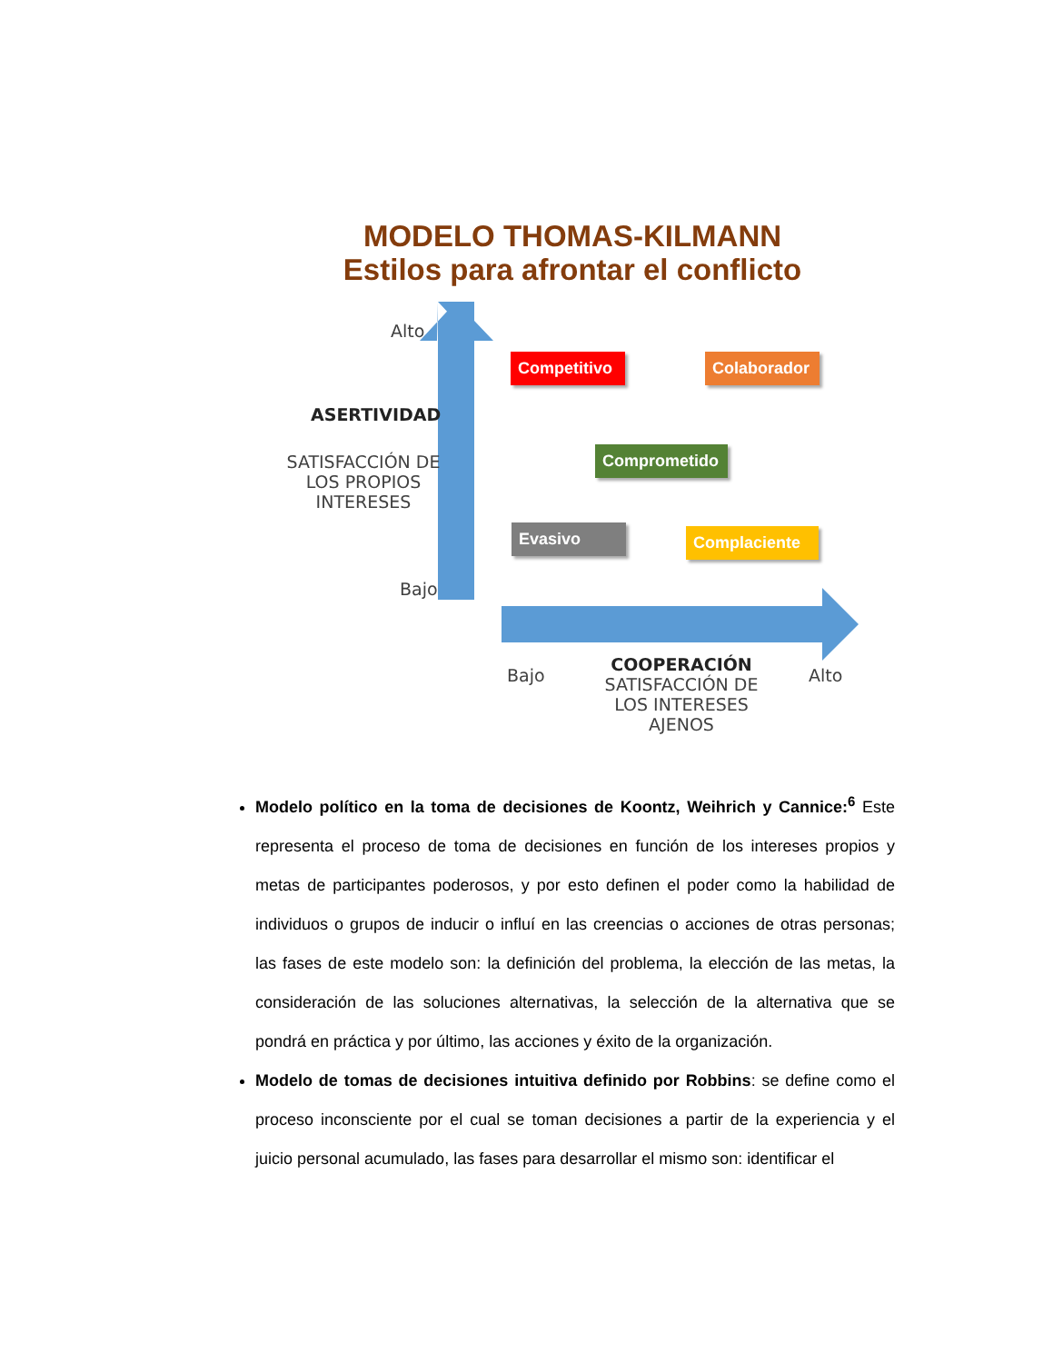MODELO THOMAS-KILMANN
Estilos para afrontar el conflicto
Alto
ASERTIVIDAD
SATISFACCIÓN DE LOS PROPIOS INTERESES
Bajo
Competitivo
Colaborador
Comprometido
Evasivo Complaciente
Bajo
COOPERACIÓN
SATISFACCIÓN DE LOS INTERESES AJENOS
Alto
Modelo político en la toma de decisiones de Koontz, Weihrich y Cannice:<sup>6</sup> Este representa el proceso de toma de decisiones en función de los intereses propios y metas de participantes poderosos, y por esto definen el poder como la habilidad de individuos o grupos de inducir o influí en las creencias o acciones de otras personas; las fases de este modelo son: la definición del problema, la elección de las metas, la consideración de las soluciones alternativas, la selección de la alternativa que se pondrá en práctica y por último, las acciones y éxito de la organización.
Modelo de tomas de decisiones intuitiva definido por Robbins: se define como el proceso inconsciente por el cual se toman decisiones a partir de la experiencia y el juicio personal acumulado, las fases para desarrollar el mismo son: identificar el